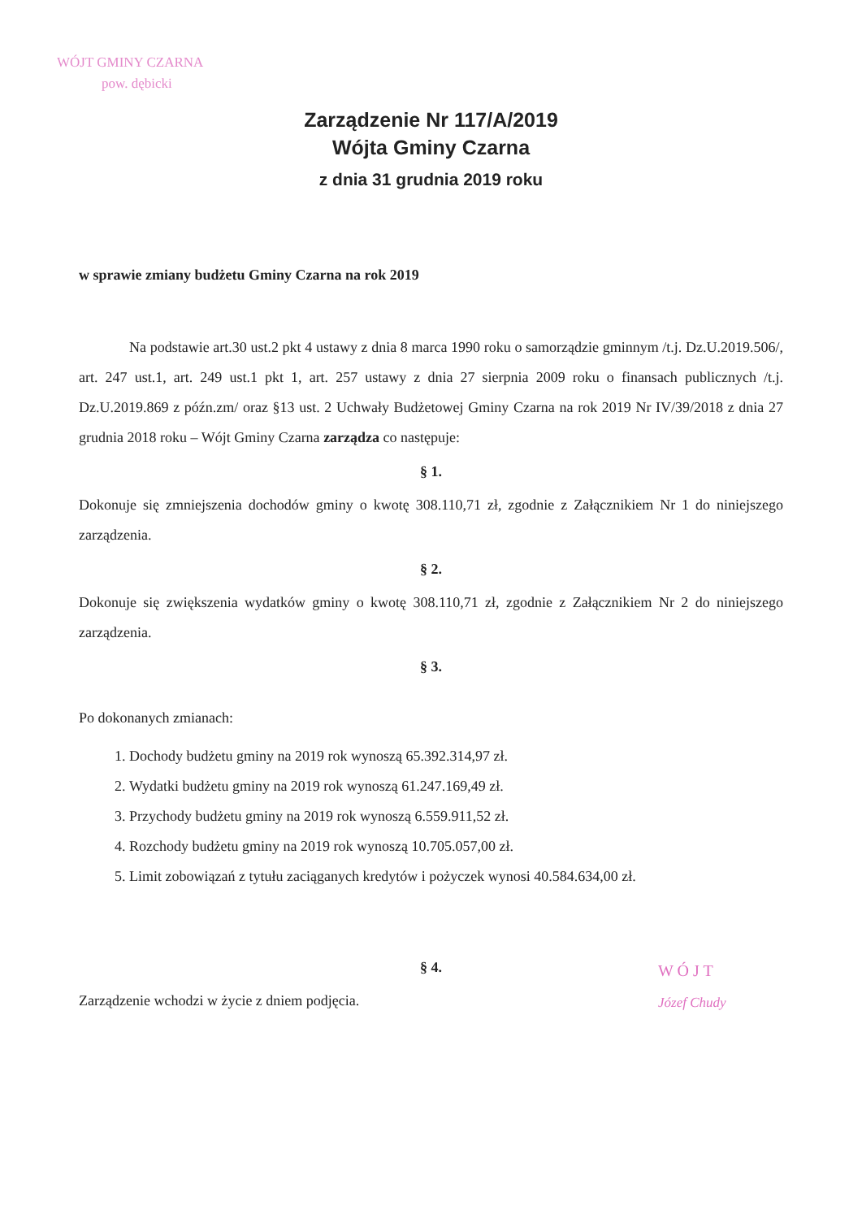WÓJT GMINY CZARNA
pow. dębicki
Zarządzenie Nr 117/A/2019
Wójta Gminy Czarna
z dnia 31 grudnia 2019 roku
w sprawie zmiany budżetu Gminy Czarna na rok 2019
Na podstawie art.30 ust.2 pkt 4 ustawy z dnia 8 marca 1990 roku o samorządzie gminnym /t.j. Dz.U.2019.506/, art. 247 ust.1, art. 249 ust.1 pkt 1, art. 257 ustawy z dnia 27 sierpnia 2009 roku o finansach publicznych /t.j. Dz.U.2019.869 z późn.zm/ oraz §13 ust. 2 Uchwały Budżetowej Gminy Czarna na rok 2019 Nr IV/39/2018 z dnia 27 grudnia 2018 roku – Wójt Gminy Czarna zarządza co następuje:
§ 1.
Dokonuje się zmniejszenia dochodów gminy o kwotę 308.110,71 zł, zgodnie z Załącznikiem Nr 1 do niniejszego zarządzenia.
§ 2.
Dokonuje się zwiększenia wydatków gminy o kwotę 308.110,71 zł, zgodnie z Załącznikiem Nr 2 do niniejszego zarządzenia.
§ 3.
Po dokonanych zmianach:
1. Dochody budżetu gminy na 2019 rok wynoszą 65.392.314,97 zł.
2. Wydatki budżetu gminy na 2019 rok wynoszą 61.247.169,49 zł.
3. Przychody budżetu gminy na 2019 rok wynoszą 6.559.911,52 zł.
4. Rozchody budżetu gminy na 2019 rok wynoszą 10.705.057,00 zł.
5. Limit zobowiązań z tytułu zaciąganych kredytów i pożyczek wynosi 40.584.634,00 zł.
§ 4.
Zarządzenie wchodzi w życie z dniem podjęcia.
W Ó J T
Józef Chudy